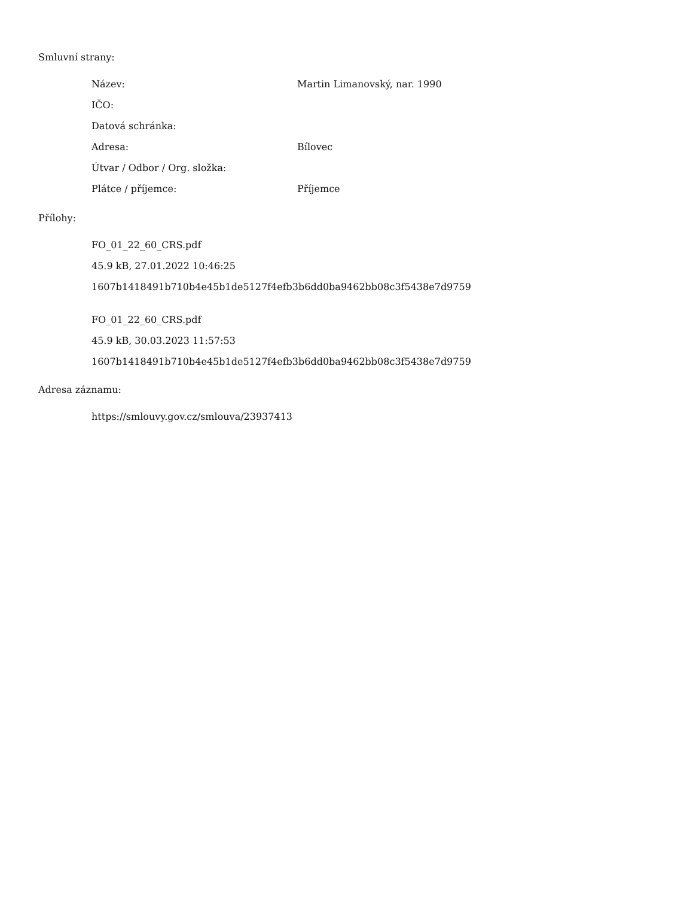Smluvní strany:
| Název: | Martin Limanovský, nar. 1990 |
| IČO: | |
| Datová schránka: | |
| Adresa: | Bílovec |
| Útvar / Odbor / Org. složka: | |
| Plátce / příjemce: | Příjemce |
Přílohy:
FO_01_22_60_CRS.pdf
45.9 kB, 27.01.2022 10:46:25
1607b1418491b710b4e45b1de5127f4efb3b6dd0ba9462bb08c3f5438e7d9759
FO_01_22_60_CRS.pdf
45.9 kB, 30.03.2023 11:57:53
1607b1418491b710b4e45b1de5127f4efb3b6dd0ba9462bb08c3f5438e7d9759
Adresa záznamu:
https://smlouvy.gov.cz/smlouva/23937413